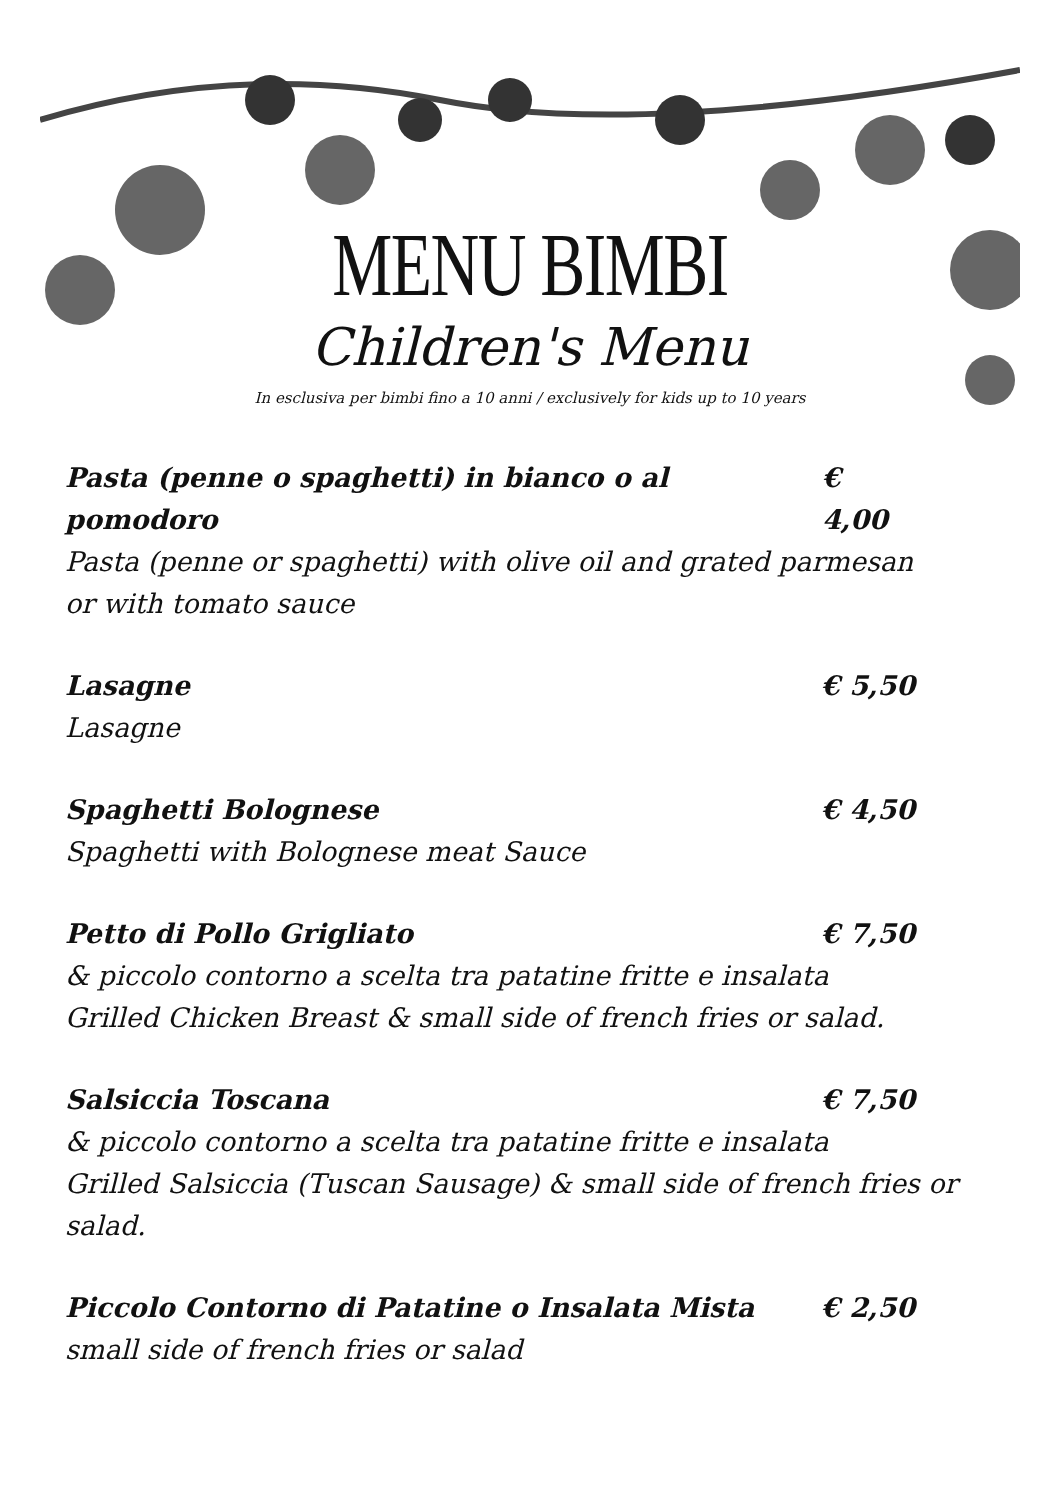MENU BIMBI
Children's Menu
In esclusiva per bimbi fino a 10 anni / exclusively for kids up to 10 years
Pasta (penne o spaghetti) in bianco o al pomodoro € 4,00
Pasta (penne or spaghetti) with olive oil and grated parmesan or with tomato sauce
Lasagne € 5,50
Lasagne
Spaghetti Bolognese € 4,50
Spaghetti with Bolognese meat Sauce
Petto di Pollo Grigliato € 7,50
& piccolo contorno a scelta tra patatine fritte e insalata
Grilled Chicken Breast & small side of french fries or salad.
Salsiccia Toscana € 7,50
& piccolo contorno a scelta tra patatine fritte e insalata
Grilled Salsiccia (Tuscan Sausage) & small side of french fries or salad.
Piccolo Contorno di Patatine o Insalata Mista € 2,50
small side of french fries or salad